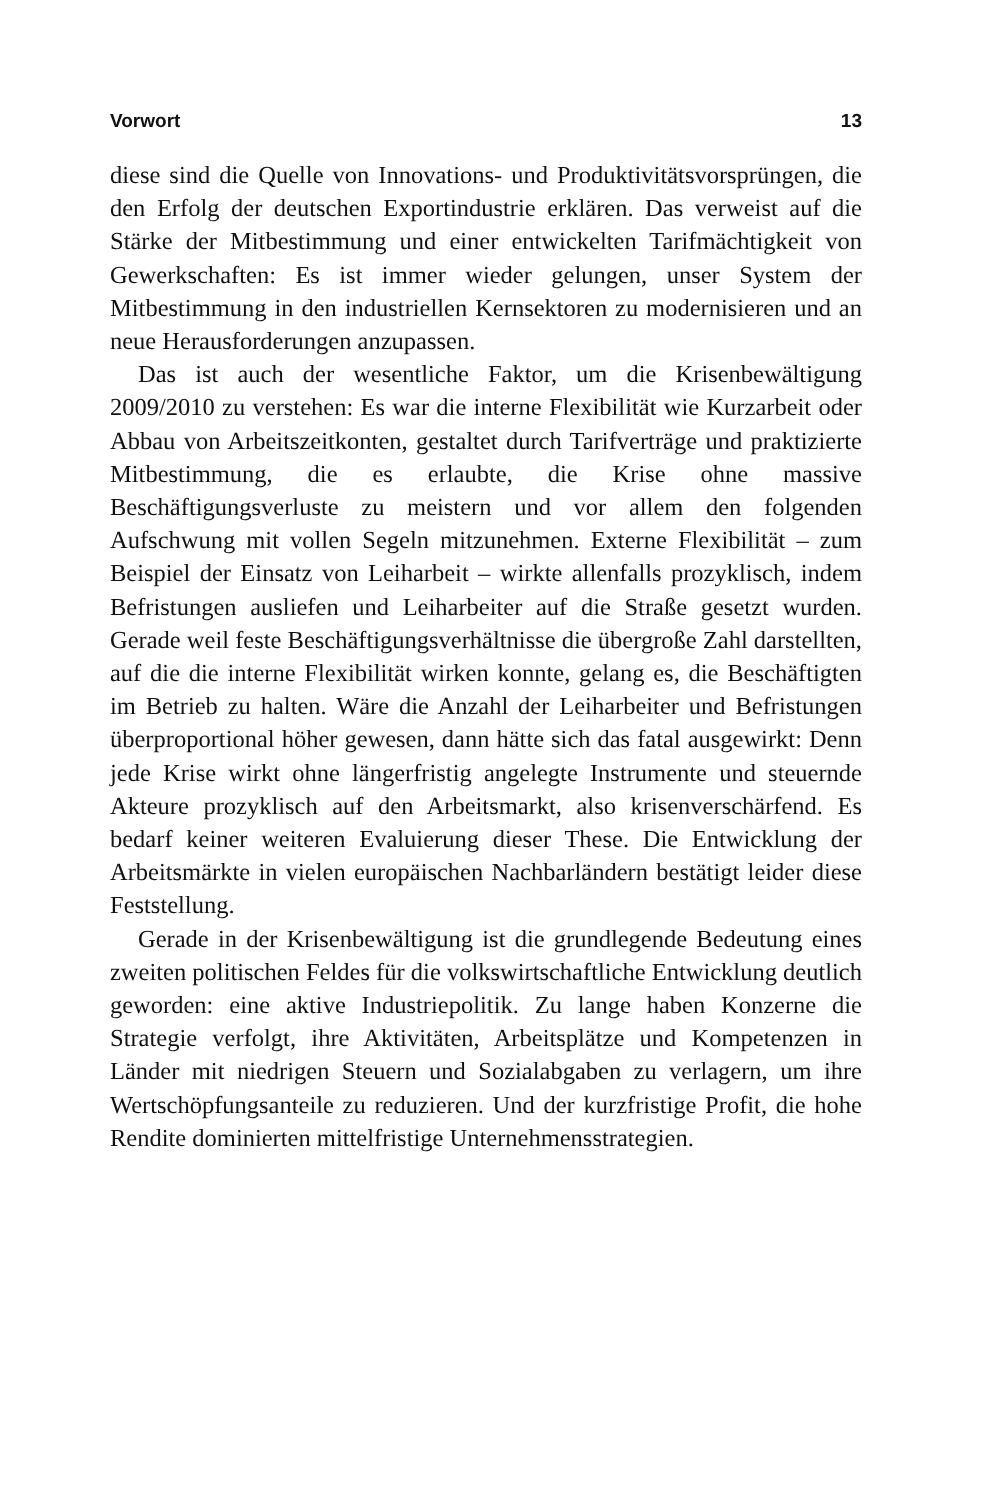Vorwort 13
diese sind die Quelle von Innovations- und Produktivitätsvorsprüngen, die den Erfolg der deutschen Exportindustrie erklären. Das verweist auf die Stärke der Mitbestimmung und einer entwickelten Tarifmächtigkeit von Gewerkschaften: Es ist immer wieder gelungen, unser System der Mitbestimmung in den industriellen Kernsektoren zu modernisieren und an neue Herausforderungen anzupassen.
Das ist auch der wesentliche Faktor, um die Krisenbewältigung 2009/2010 zu verstehen: Es war die interne Flexibilität wie Kurzarbeit oder Abbau von Arbeitszeitkonten, gestaltet durch Tarifverträge und praktizierte Mitbestimmung, die es erlaubte, die Krise ohne massive Beschäftigungsverluste zu meistern und vor allem den folgenden Aufschwung mit vollen Segeln mitzunehmen. Externe Flexibilität – zum Beispiel der Einsatz von Leiharbeit – wirkte allenfalls prozyklisch, indem Befristungen ausliefen und Leiharbeiter auf die Straße gesetzt wurden. Gerade weil feste Beschäftigungsverhältnisse die übergroße Zahl darstellten, auf die die interne Flexibilität wirken konnte, gelang es, die Beschäftigten im Betrieb zu halten. Wäre die Anzahl der Leiharbeiter und Befristungen überproportional höher gewesen, dann hätte sich das fatal ausgewirkt: Denn jede Krise wirkt ohne längerfristig angelegte Instrumente und steuernde Akteure prozyklisch auf den Arbeitsmarkt, also krisenverschärfend. Es bedarf keiner weiteren Evaluierung dieser These. Die Entwicklung der Arbeitsmärkte in vielen europäischen Nachbarländern bestätigt leider diese Feststellung.
Gerade in der Krisenbewältigung ist die grundlegende Bedeutung eines zweiten politischen Feldes für die volkswirtschaftliche Entwicklung deutlich geworden: eine aktive Industriepolitik. Zu lange haben Konzerne die Strategie verfolgt, ihre Aktivitäten, Arbeitsplätze und Kompetenzen in Länder mit niedrigen Steuern und Sozialabgaben zu verlagern, um ihre Wertschöpfungsanteile zu reduzieren. Und der kurzfristige Profit, die hohe Rendite dominierten mittelfristige Unternehmensstrategien.